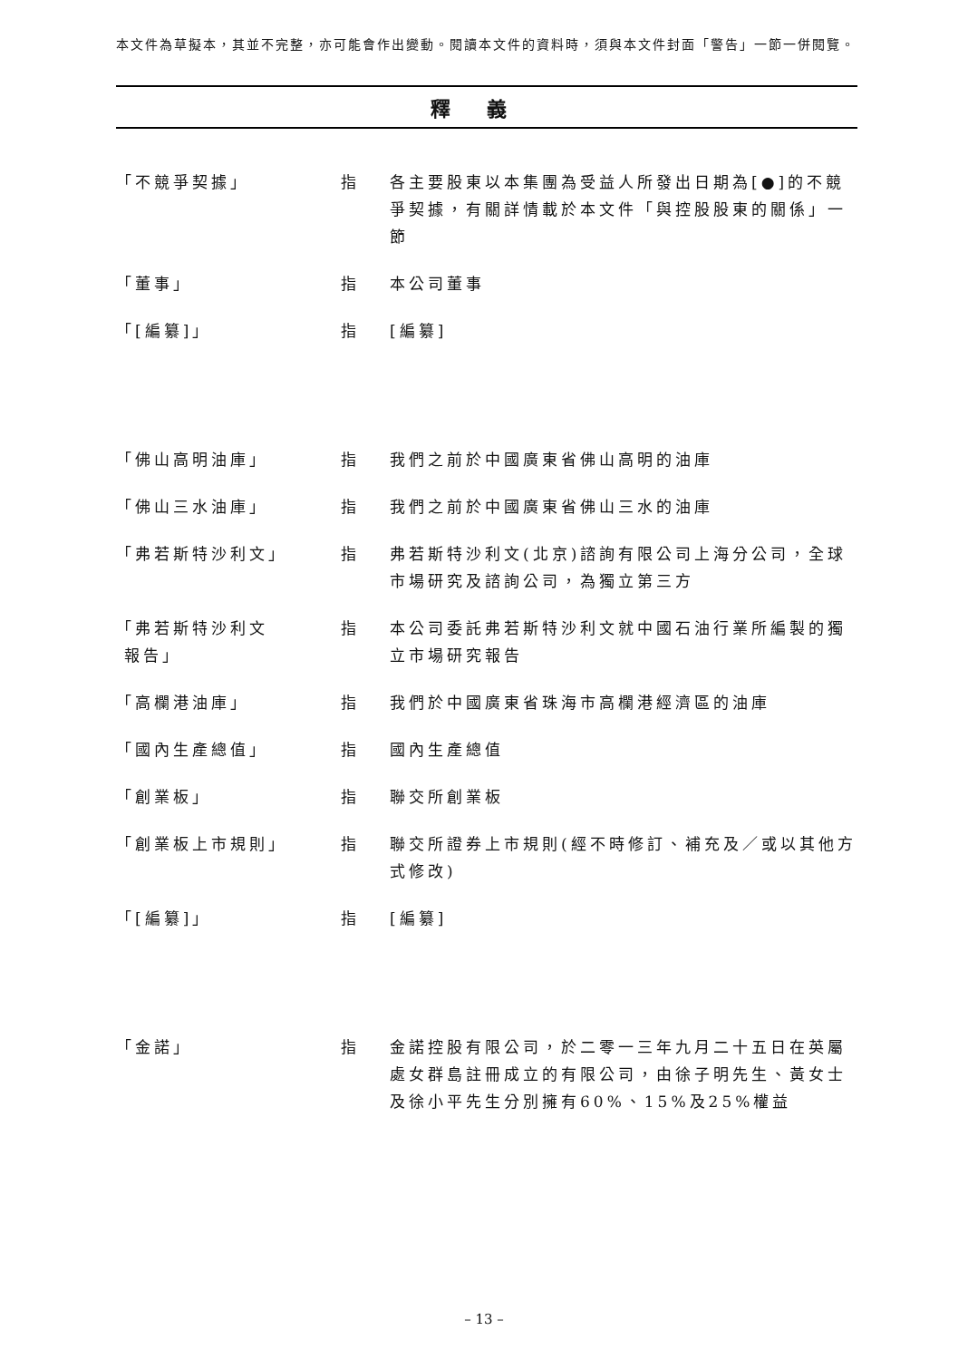本文件為草擬本，其並不完整，亦可能會作出變動。閱讀本文件的資料時，須與本文件封面「警告」一節一併閱覽。
釋義
「不競爭契據」 指 各主要股東以本集團為受益人所發出日期為[●]的不競爭契據，有關詳情載於本文件「與控股股東的關係」一節
「董事」 指 本公司董事
「[編纂]」 指 [編纂]
「佛山高明油庫」 指 我們之前於中國廣東省佛山高明的油庫
「佛山三水油庫」 指 我們之前於中國廣東省佛山三水的油庫
「弗若斯特沙利文」 指 弗若斯特沙利文(北京)諮詢有限公司上海分公司，全球市場研究及諮詢公司，為獨立第三方
「弗若斯特沙利文
報告」
指 本公司委託弗若斯特沙利文就中國石油行業所編製的獨立市場研究報告
「高欄港油庫」 指 我們於中國廣東省珠海市高欄港經濟區的油庫
「國內生產總值」 指 國內生產總值
「創業板」 指 聯交所創業板
「創業板上市規則」 指 聯交所證券上市規則(經不時修訂、補充及／或以其他方式修改)
「[編纂]」 指 [編纂]
「金諾」 指 金諾控股有限公司，於二零一三年九月二十五日在英屬處女群島註冊成立的有限公司，由徐子明先生、黃女士及徐小平先生分別擁有60%、15%及25%權益
– 13 –